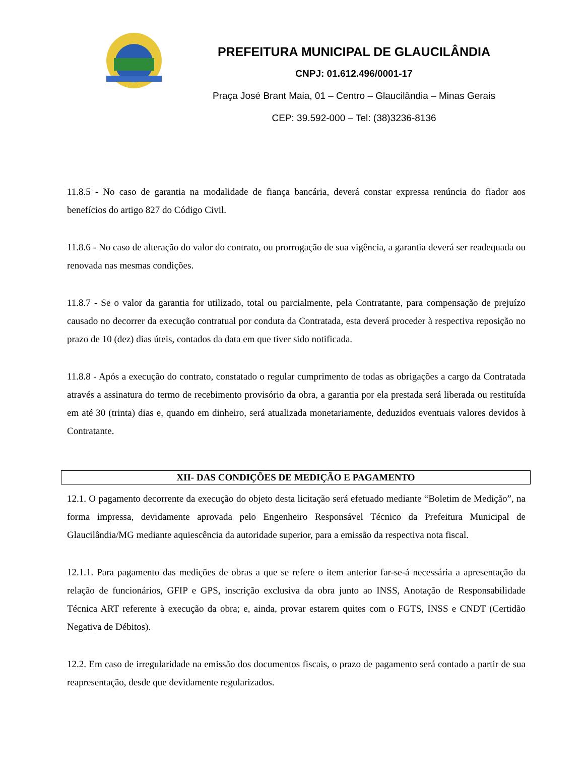PREFEITURA MUNICIPAL DE GLAUCILÂNDIA
CNPJ: 01.612.496/0001-17
Praça José Brant Maia, 01 – Centro – Glaucilândia – Minas Gerais
CEP: 39.592-000 – Tel: (38)3236-8136
11.8.5 - No caso de garantia na modalidade de fiança bancária, deverá constar expressa renúncia do fiador aos benefícios do artigo 827 do Código Civil.
11.8.6 - No caso de alteração do valor do contrato, ou prorrogação de sua vigência, a garantia deverá ser readequada ou renovada nas mesmas condições.
11.8.7 - Se o valor da garantia for utilizado, total ou parcialmente, pela Contratante, para compensação de prejuízo causado no decorrer da execução contratual por conduta da Contratada, esta deverá proceder à respectiva reposição no prazo de 10 (dez) dias úteis, contados da data em que tiver sido notificada.
11.8.8 - Após a execução do contrato, constatado o regular cumprimento de todas as obrigações a cargo da Contratada através a assinatura do termo de recebimento provisório da obra, a garantia por ela prestada será liberada ou restituída em até 30 (trinta) dias e, quando em dinheiro, será atualizada monetariamente, deduzidos eventuais valores devidos à Contratante.
XII- DAS CONDIÇÕES DE MEDIÇÃO E PAGAMENTO
12.1. O pagamento decorrente da execução do objeto desta licitação será efetuado mediante “Boletim de Medição”, na forma impressa, devidamente aprovada pelo Engenheiro Responsável Técnico da Prefeitura Municipal de Glaucilândia/MG mediante aquiescência da autoridade superior, para a emissão da respectiva nota fiscal.
12.1.1. Para pagamento das medições de obras a que se refere o item anterior far-se-á necessária a apresentação da relação de funcionários, GFIP e GPS, inscrição exclusiva da obra junto ao INSS, Anotação de Responsabilidade Técnica ART referente à execução da obra; e, ainda, provar estarem quites com o FGTS, INSS e CNDT (Certidão Negativa de Débitos).
12.2. Em caso de irregularidade na emissão dos documentos fiscais, o prazo de pagamento será contado a partir de sua reapresentação, desde que devidamente regularizados.